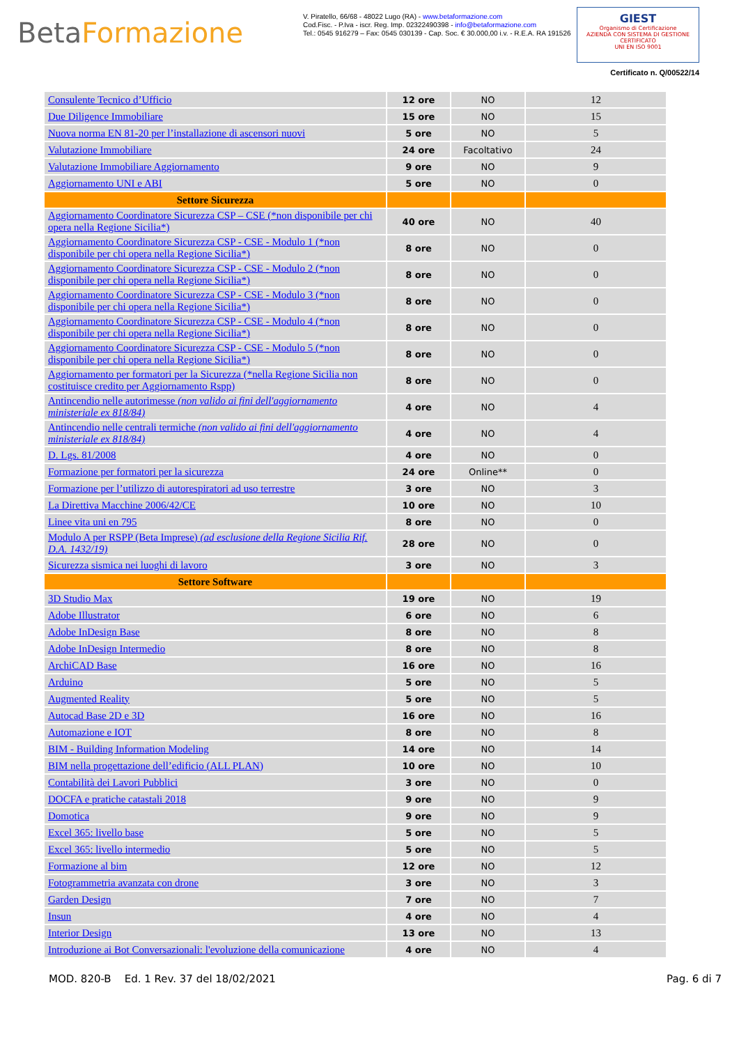BetaFormazione
V. Piratello, 66/68 - 48022 Lugo (RA) - www.betaformazione.com
Cod.Fisc. - P.Iva - iscr. Reg. Imp. 02322490398 - info@betaformazione.com
Tel.: 0545 916279 – Fax: 0545 030139 - Cap. Soc. € 30.000,00 i.v. - R.E.A. RA 191526
GIEST
Organismo di Certificazione
AZIENDA CON SISTEMA DI GESTIONE CERTIFICATO
UNI EN ISO 9001
Certificato n. Q/00522/14
| Consulente Tecnico d’Ufficio | 12 ore | NO | 12 |
| Due Diligence Immobiliare | 15 ore | NO | 15 |
| Nuova norma EN 81-20 per l’installazione di ascensori nuovi | 5 ore | NO | 5 |
| Valutazione Immobiliare | 24 ore | Facoltativo | 24 |
| Valutazione Immobiliare Aggiornamento | 9 ore | NO | 9 |
| Aggiornamento UNI e ABI | 5 ore | NO | 0 |
| Settore Sicurezza | | | |
| Aggiornamento Coordinatore Sicurezza CSP – CSE (*non disponibile per chi opera nella Regione Sicilia*) | 40 ore | NO | 40 |
| Aggiornamento Coordinatore Sicurezza CSP - CSE - Modulo 1 (*non disponibile per chi opera nella Regione Sicilia*) | 8 ore | NO | 0 |
| Aggiornamento Coordinatore Sicurezza CSP - CSE - Modulo 2 (*non disponibile per chi opera nella Regione Sicilia*) | 8 ore | NO | 0 |
| Aggiornamento Coordinatore Sicurezza CSP - CSE - Modulo 3 (*non disponibile per chi opera nella Regione Sicilia*) | 8 ore | NO | 0 |
| Aggiornamento Coordinatore Sicurezza CSP - CSE - Modulo 4 (*non disponibile per chi opera nella Regione Sicilia*) | 8 ore | NO | 0 |
| Aggiornamento Coordinatore Sicurezza CSP - CSE - Modulo 5 (*non disponibile per chi opera nella Regione Sicilia*) | 8 ore | NO | 0 |
| Aggiornamento per formatori per la Sicurezza (*nella Regione Sicilia non costituisce credito per Aggiornamento Rspp) | 8 ore | NO | 0 |
| Antincendio nelle autorimesse (non valido ai fini dell'aggiornamento ministeriale ex 818/84) | 4 ore | NO | 4 |
| Antincendio nelle centrali termiche (non valido ai fini dell'aggiornamento ministeriale ex 818/84) | 4 ore | NO | 4 |
| D. Lgs. 81/2008 | 4 ore | NO | 0 |
| Formazione per formatori per la sicurezza | 24 ore | Online** | 0 |
| Formazione per l’utilizzo di autorespiratori ad uso terrestre | 3 ore | NO | 3 |
| La Direttiva Macchine 2006/42/CE | 10 ore | NO | 10 |
| Linee vita uni en 795 | 8 ore | NO | 0 |
| Modulo A per RSPP (Beta Imprese) (ad esclusione della Regione Sicilia Rif. D.A. 1432/19) | 28 ore | NO | 0 |
| Sicurezza sismica nei luoghi di lavoro | 3 ore | NO | 3 |
| Settore Software | | | |
| 3D Studio Max | 19 ore | NO | 19 |
| Adobe Illustrator | 6 ore | NO | 6 |
| Adobe InDesign Base | 8 ore | NO | 8 |
| Adobe InDesign Intermedio | 8 ore | NO | 8 |
| ArchiCAD Base | 16 ore | NO | 16 |
| Arduino | 5 ore | NO | 5 |
| Augmented Reality | 5 ore | NO | 5 |
| Autocad Base 2D e 3D | 16 ore | NO | 16 |
| Automazione e IOT | 8 ore | NO | 8 |
| BIM - Building Information Modeling | 14 ore | NO | 14 |
| BIM nella progettazione dell’edificio (ALL PLAN) | 10 ore | NO | 10 |
| Contabilità dei Lavori Pubblici | 3 ore | NO | 0 |
| DOCFA e pratiche catastali 2018 | 9 ore | NO | 9 |
| Domotica | 9 ore | NO | 9 |
| Excel 365: livello base | 5 ore | NO | 5 |
| Excel 365: livello intermedio | 5 ore | NO | 5 |
| Formazione al bim | 12 ore | NO | 12 |
| Fotogrammetria avanzata con drone | 3 ore | NO | 3 |
| Garden Design | 7 ore | NO | 7 |
| Insun | 4 ore | NO | 4 |
| Interior Design | 13 ore | NO | 13 |
| Introduzione ai Bot Conversazionali: l'evoluzione della comunicazione | 4 ore | NO | 4 |
MOD. 820-B Ed. 1 Rev. 37 del 18/02/2021 Pag. 6 di 7